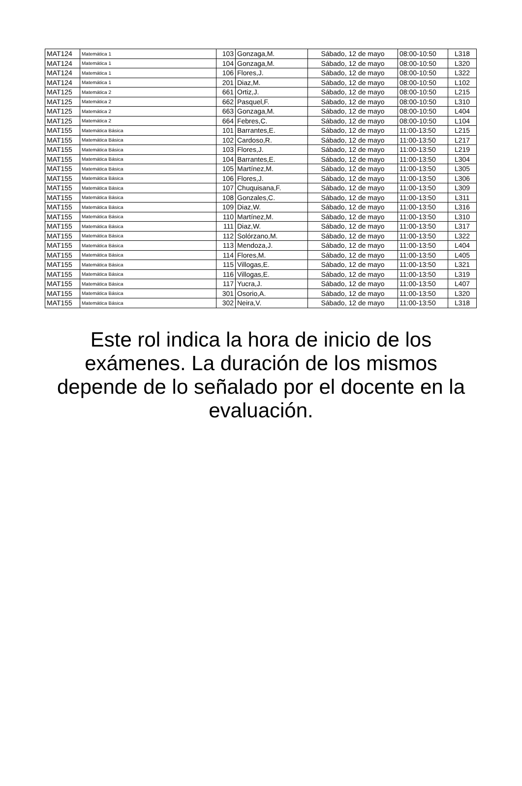| MAT124 | Matemática 1 | 103 | Gonzaga,M. | Sábado, 12 de mayo | 08:00-10:50 | L318 |
| MAT124 | Matemática 1 | 104 | Gonzaga,M. | Sábado, 12 de mayo | 08:00-10:50 | L320 |
| MAT124 | Matemática 1 | 106 | Flores,J. | Sábado, 12 de mayo | 08:00-10:50 | L322 |
| MAT124 | Matemática 1 | 201 | Diaz,M. | Sábado, 12 de mayo | 08:00-10:50 | L102 |
| MAT125 | Matemática 2 | 661 | Ortiz,J. | Sábado, 12 de mayo | 08:00-10:50 | L215 |
| MAT125 | Matemática 2 | 662 | Pasquel,F. | Sábado, 12 de mayo | 08:00-10:50 | L310 |
| MAT125 | Matemática 2 | 663 | Gonzaga,M. | Sábado, 12 de mayo | 08:00-10:50 | L404 |
| MAT125 | Matemática 2 | 664 | Febres,C. | Sábado, 12 de mayo | 08:00-10:50 | L104 |
| MAT155 | Matemática Básica | 101 | Barrantes,E. | Sábado, 12 de mayo | 11:00-13:50 | L215 |
| MAT155 | Matemática Básica | 102 | Cardoso,R. | Sábado, 12 de mayo | 11:00-13:50 | L217 |
| MAT155 | Matemática Básica | 103 | Flores,J. | Sábado, 12 de mayo | 11:00-13:50 | L219 |
| MAT155 | Matemática Básica | 104 | Barrantes,E. | Sábado, 12 de mayo | 11:00-13:50 | L304 |
| MAT155 | Matemática Básica | 105 | Martínez,M. | Sábado, 12 de mayo | 11:00-13:50 | L305 |
| MAT155 | Matemática Básica | 106 | Flores,J. | Sábado, 12 de mayo | 11:00-13:50 | L306 |
| MAT155 | Matemática Básica | 107 | Chuquisana,F. | Sábado, 12 de mayo | 11:00-13:50 | L309 |
| MAT155 | Matemática Básica | 108 | Gonzales,C. | Sábado, 12 de mayo | 11:00-13:50 | L311 |
| MAT155 | Matemática Básica | 109 | Diaz,W. | Sábado, 12 de mayo | 11:00-13:50 | L316 |
| MAT155 | Matemática Básica | 110 | Martínez,M. | Sábado, 12 de mayo | 11:00-13:50 | L310 |
| MAT155 | Matemática Básica | 111 | Diaz,W. | Sábado, 12 de mayo | 11:00-13:50 | L317 |
| MAT155 | Matemática Básica | 112 | Solórzano,M. | Sábado, 12 de mayo | 11:00-13:50 | L322 |
| MAT155 | Matemática Básica | 113 | Mendoza,J. | Sábado, 12 de mayo | 11:00-13:50 | L404 |
| MAT155 | Matemática Básica | 114 | Flores,M. | Sábado, 12 de mayo | 11:00-13:50 | L405 |
| MAT155 | Matemática Básica | 115 | Villogas,E. | Sábado, 12 de mayo | 11:00-13:50 | L321 |
| MAT155 | Matemática Básica | 116 | Villogas,E. | Sábado, 12 de mayo | 11:00-13:50 | L319 |
| MAT155 | Matemática Básica | 117 | Yucra,J. | Sábado, 12 de mayo | 11:00-13:50 | L407 |
| MAT155 | Matemática Básica | 301 | Osorio,A. | Sábado, 12 de mayo | 11:00-13:50 | L320 |
| MAT155 | Matemática Básica | 302 | Neira,V. | Sábado, 12 de mayo | 11:00-13:50 | L318 |
Este rol indica la hora de inicio de los exámenes. La duración de los mismos depende de lo señalado por el docente en la evaluación.